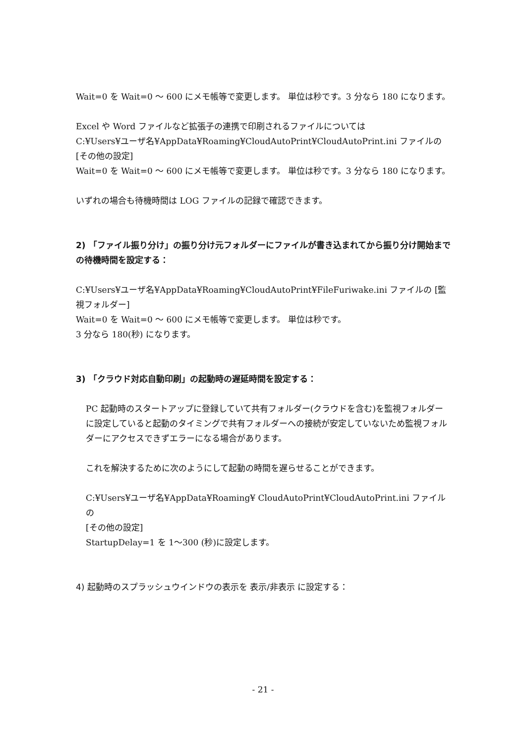Wait=0 を Wait=0 ～ 600 にメモ帳等で変更します。 単位は秒です。3 分なら 180 になります。
Excel や Word ファイルなど拡張子の連携で印刷されるファイルについては
C:¥Users¥ユーザ名¥AppData¥Roaming¥CloudAutoPrint¥CloudAutoPrint.ini ファイルの [その他の設定]
Wait=0 を Wait=0 ～ 600 にメモ帳等で変更します。 単位は秒です。3 分なら 180 になります。
いずれの場合も待機時間は LOG ファイルの記録で確認できます。
2) 「ファイル振り分け」の振り分け元フォルダーにファイルが書き込まれてから振り分け開始までの待機時間を設定する：
C:¥Users¥ユーザ名¥AppData¥Roaming¥CloudAutoPrint¥FileFuriwake.ini ファイルの [監視フォルダー]
Wait=0 を Wait=0 ～ 600 にメモ帳等で変更します。 単位は秒です。
3 分なら 180(秒) になります。
3) 「クラウド対応自動印刷」の起動時の遅延時間を設定する：
PC 起動時のスタートアップに登録していて共有フォルダー(クラウドを含む)を監視フォルダーに設定していると起動のタイミングで共有フォルダーへの接続が安定していないため監視フォルダーにアクセスできずエラーになる場合があります。
これを解決するために次のようにして起動の時間を遅らせることができます。
C:¥Users¥ユーザ名¥AppData¥Roaming¥ CloudAutoPrint¥CloudAutoPrint.ini ファイルの
[その他の設定]
StartupDelay=1 を 1～300 (秒)に設定します。
4) 起動時のスプラッシュウインドウの表示を 表示/非表示 に設定する：
- 21 -